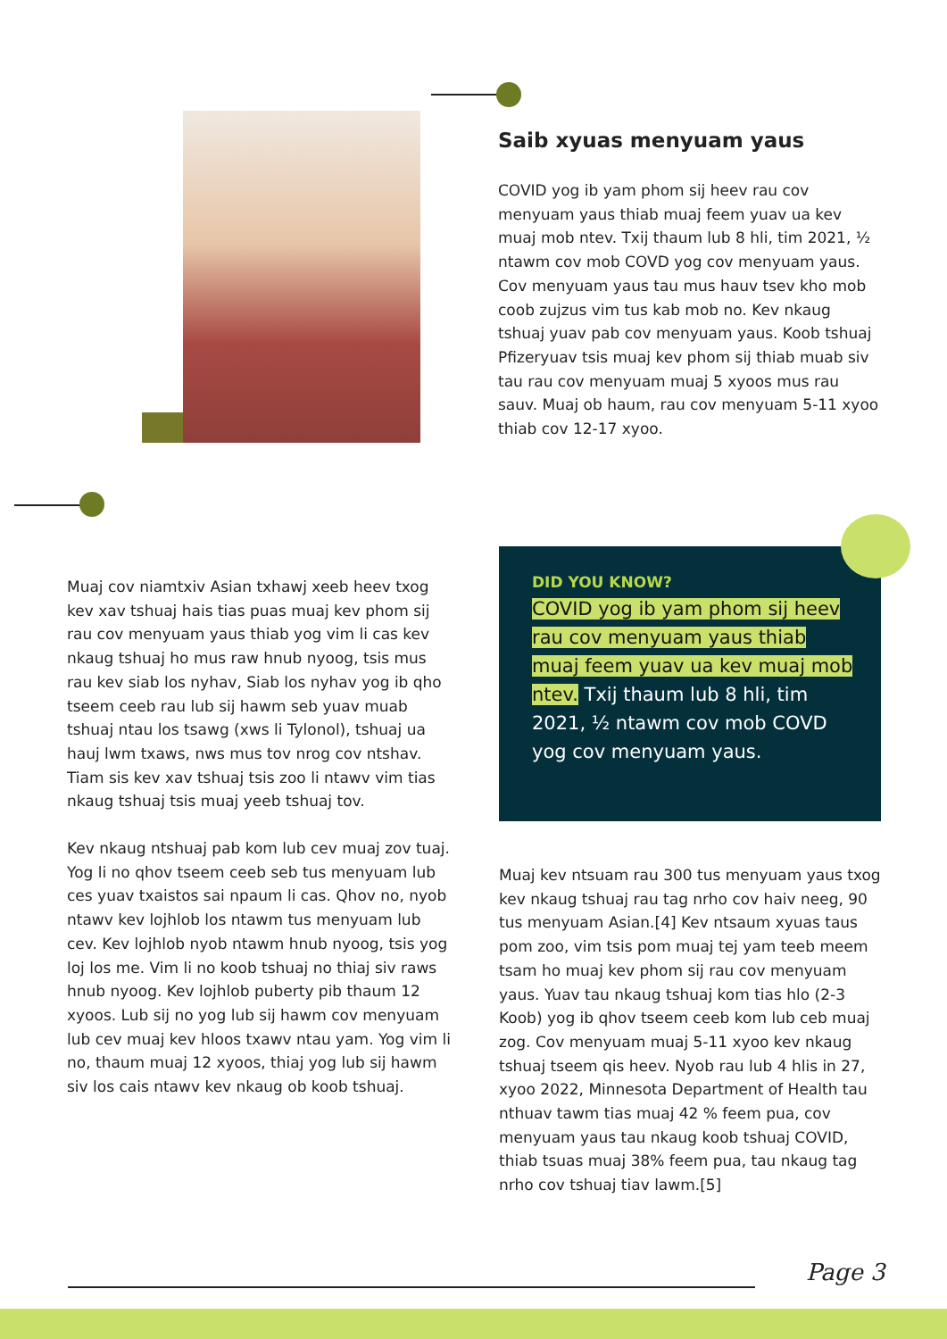Saib xyuas menyuam yaus
COVID yog ib yam phom sij heev rau cov menyuam yaus thiab muaj feem yuav ua kev muaj mob ntev. Txij thaum lub 8 hli, tim 2021, ½ ntawm cov mob COVD yog cov menyuam yaus. Cov menyuam yaus tau mus hauv tsev kho mob coob zujzus vim tus kab mob no. Kev nkaug tshuaj yuav pab cov menyuam yaus. Koob tshuaj Pfizeryuav tsis muaj kev phom sij thiab muab siv tau rau cov menyuam muaj 5 xyoos mus rau sauv. Muaj ob haum, rau cov menyuam 5-11 xyoo thiab cov 12-17 xyoo.
Muaj cov niamtxiv Asian txhawj xeeb heev txog kev xav tshuaj hais tias puas muaj kev phom sij rau cov menyuam yaus thiab yog vim li cas kev nkaug tshuaj ho mus raw hnub nyoog, tsis mus rau kev siab los nyhav, Siab los nyhav yog ib qho tseem ceeb rau lub sij hawm seb yuav muab tshuaj ntau los tsawg (xws li Tylonol), tshuaj ua hauj lwm txaws, nws mus tov nrog cov ntshav. Tiam sis kev xav tshuaj tsis zoo li ntawv vim tias nkaug tshuaj tsis muaj yeeb tshuaj tov.
Kev nkaug ntshuaj pab kom lub cev muaj zov tuaj. Yog li no qhov tseem ceeb seb tus menyuam lub ces yuav txaistos sai npaum li cas. Qhov no, nyob ntawv kev lojhlob los ntawm tus menyuam lub cev. Kev lojhlob nyob ntawm hnub nyoog, tsis yog loj los me. Vim li no koob tshuaj no thiaj siv raws hnub nyoog. Kev lojhlob puberty pib thaum 12 xyoos. Lub sij no yog lub sij hawm cov menyuam lub cev muaj kev hloos txawv ntau yam. Yog vim li no, thaum muaj 12 xyoos, thiaj yog lub sij hawm siv los cais ntawv kev nkaug ob koob tshuaj.
DID YOU KNOW?
COVID yog ib yam phom sij heev rau cov menyuam yaus thiab muaj feem yuav ua kev muaj mob ntev. Txij thaum lub 8 hli, tim 2021, ½ ntawm cov mob COVD yog cov menyuam yaus.
Muaj kev ntsuam rau 300 tus menyuam yaus txog kev nkaug tshuaj rau tag nrho cov haiv neeg, 90 tus menyuam Asian.[4] Kev ntsaum xyuas taus pom zoo, vim tsis pom muaj tej yam teeb meem tsam ho muaj kev phom sij rau cov menyuam yaus. Yuav tau nkaug tshuaj kom tias hlo (2-3 Koob) yog ib qhov tseem ceeb kom lub ceb muaj zog. Cov menyuam muaj 5-11 xyoo kev nkaug tshuaj tseem qis heev. Nyob rau lub 4 hlis in 27, xyoo 2022, Minnesota Department of Health tau nthuav tawm tias muaj 42 % feem pua, cov menyuam yaus tau nkaug koob tshuaj COVID, thiab tsuas muaj 38% feem pua, tau nkaug tag nrho cov tshuaj tiav lawm.[5]
Page 3